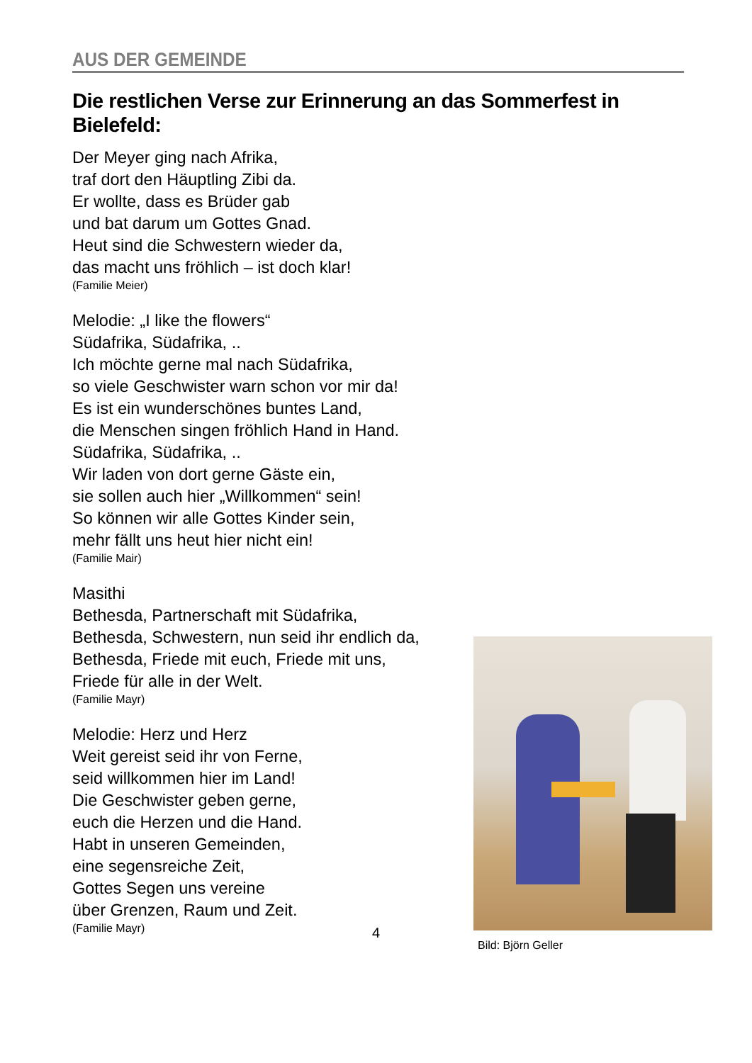AUS DER GEMEINDE
Die restlichen Verse zur Erinnerung an das Sommerfest in Bielefeld:
Der Meyer ging nach Afrika,
traf dort den Häuptling Zibi da.
Er wollte, dass es Brüder gab
und bat darum um Gottes Gnad.
Heut sind die Schwestern wieder da,
das macht uns fröhlich – ist doch klar!
(Familie Meier)
Melodie: „I like the flowers“
Südafrika, Südafrika, ..
Ich möchte gerne mal nach Südafrika,
so viele Geschwister warn schon vor mir da!
Es ist ein wunderschönes buntes Land,
die Menschen singen fröhlich Hand in Hand.
Südafrika, Südafrika, ..
Wir laden von dort gerne Gäste ein,
sie sollen auch hier „Willkommen“ sein!
So können wir alle Gottes Kinder sein,
mehr fällt uns heut hier nicht ein!
(Familie Mair)
Masithi
Bethesda, Partnerschaft mit Südafrika,
Bethesda, Schwestern, nun seid ihr endlich da,
Bethesda, Friede mit euch, Friede mit uns,
Friede für alle in der Welt.
(Familie Mayr)
Melodie: Herz und Herz
Weit gereist seid ihr von Ferne,
seid willkommen hier im Land!
Die Geschwister geben gerne,
euch die Herzen und die Hand.
Habt in unseren Gemeinden,
eine segensreiche Zeit,
Gottes Segen uns vereine
über Grenzen, Raum und Zeit.
(Familie Mayr)
Bild: Björn Geller
4